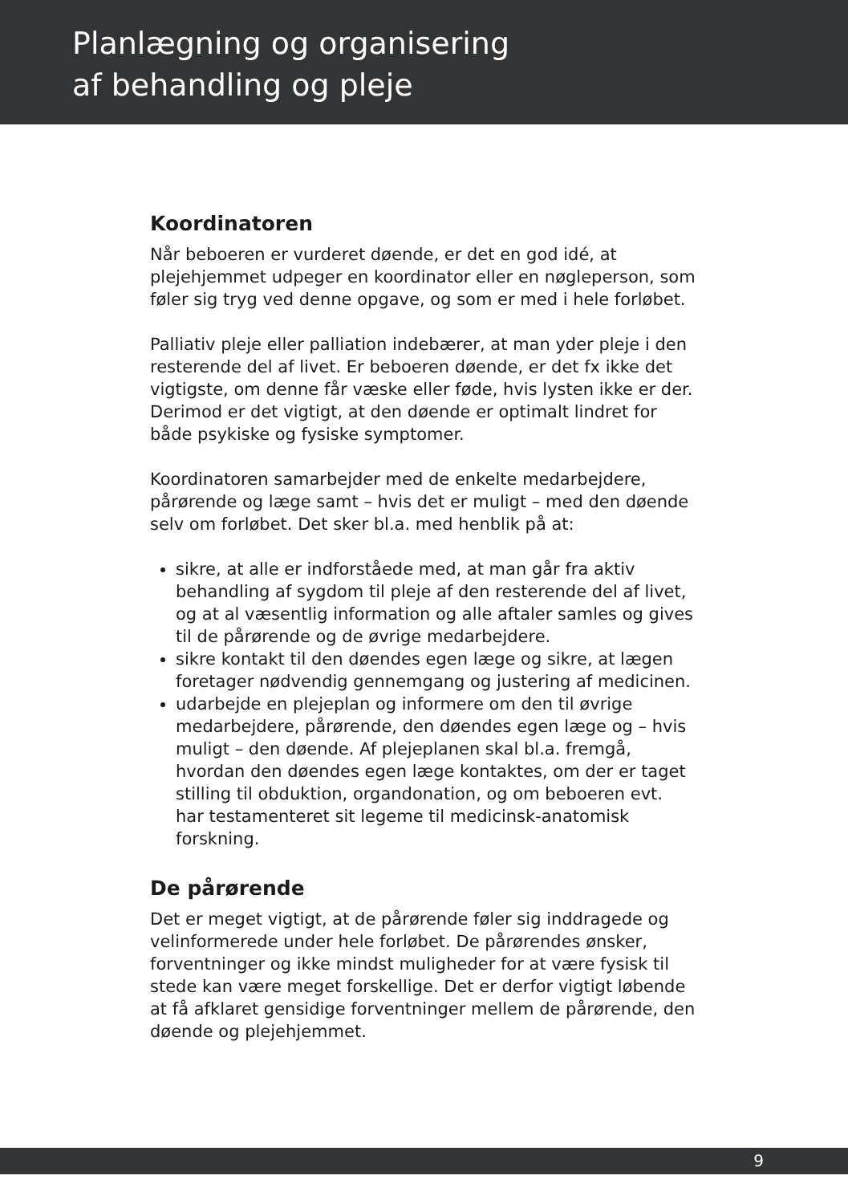Planlægning og organisering
af behandling og pleje
Koordinatoren
Når beboeren er vurderet døende, er det en god idé, at plejehjemmet udpeger en koordinator eller en nøgleperson, som føler sig tryg ved denne opgave, og som er med i hele forløbet.
Palliativ pleje eller palliation indebærer, at man yder pleje i den resterende del af livet. Er beboeren døende, er det fx ikke det vigtigste, om denne får væske eller føde, hvis lysten ikke er der. Derimod er det vigtigt, at den døende er optimalt lindret for både psykiske og fysiske symptomer.
Koordinatoren samarbejder med de enkelte medarbejdere, pårørende og læge samt – hvis det er muligt – med den døende selv om forløbet. Det sker bl.a. med henblik på at:
sikre, at alle er indforståede med, at man går fra aktiv behandling af sygdom til pleje af den resterende del af livet, og at al væsentlig information og alle aftaler samles og gives til de pårørende og de øvrige medarbejdere.
sikre kontakt til den døendes egen læge og sikre, at lægen foretager nødvendig gennemgang og justering af medicinen.
udarbejde en plejeplan og informere om den til øvrige medarbejdere, pårørende, den døendes egen læge og – hvis muligt – den døende. Af plejeplanen skal bl.a. fremgå, hvordan den døendes egen læge kontaktes, om der er taget stilling til obduktion, organdonation, og om beboeren evt. har testamenteret sit legeme til medicinsk-anatomisk forskning.
De pårørende
Det er meget vigtigt, at de pårørende føler sig inddragede og velinformerede under hele forløbet. De pårørendes ønsker, forventninger og ikke mindst muligheder for at være fysisk til stede kan være meget forskellige. Det er derfor vigtigt løbende at få afklaret gensidige forventninger mellem de pårørende, den døende og plejehjemmet.
9